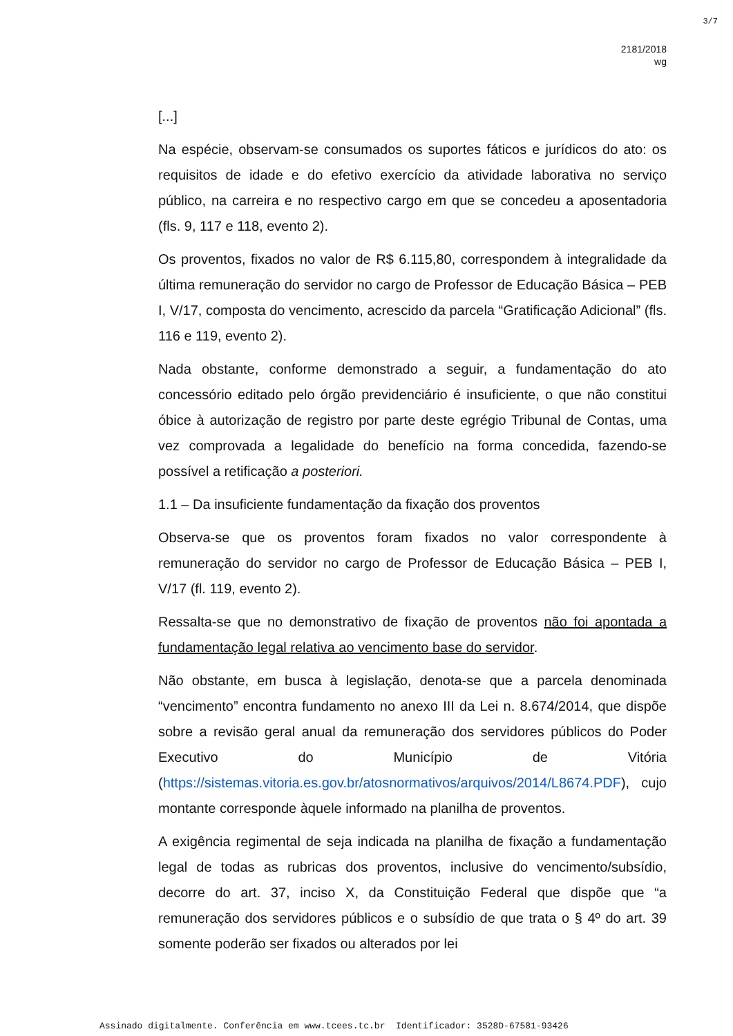3/7
2181/2018
wg
[...]
Na espécie, observam-se consumados os suportes fáticos e jurídicos do ato: os requisitos de idade e do efetivo exercício da atividade laborativa no serviço público, na carreira e no respectivo cargo em que se concedeu a aposentadoria (fls. 9, 117 e 118, evento 2).
Os proventos, fixados no valor de R$ 6.115,80, correspondem à integralidade da última remuneração do servidor no cargo de Professor de Educação Básica – PEB I, V/17, composta do vencimento, acrescido da parcela “Gratificação Adicional” (fls. 116 e 119, evento 2).
Nada obstante, conforme demonstrado a seguir, a fundamentação do ato concessório editado pelo órgão previdenciário é insuficiente, o que não constitui óbice à autorização de registro por parte deste egrégio Tribunal de Contas, uma vez comprovada a legalidade do benefício na forma concedida, fazendo-se possível a retificação a posteriori.
1.1 – Da insuficiente fundamentação da fixação dos proventos
Observa-se que os proventos foram fixados no valor correspondente à remuneração do servidor no cargo de Professor de Educação Básica – PEB I, V/17 (fl. 119, evento 2).
Ressalta-se que no demonstrativo de fixação de proventos não foi apontada a fundamentação legal relativa ao vencimento base do servidor.
Não obstante, em busca à legislação, denota-se que a parcela denominada “vencimento” encontra fundamento no anexo III da Lei n. 8.674/2014, que dispõe sobre a revisão geral anual da remuneração dos servidores públicos do Poder Executivo do Município de Vitória (https://sistemas.vitoria.es.gov.br/atosnormativos/arquivos/2014/L8674.PDF), cujo montante corresponde àquele informado na planilha de proventos.
A exigência regimental de seja indicada na planilha de fixação a fundamentação legal de todas as rubricas dos proventos, inclusive do vencimento/subsídio, decorre do art. 37, inciso X, da Constituição Federal que dispõe que “a remuneração dos servidores públicos e o subsídio de que trata o § 4º do art. 39 somente poderão ser fixados ou alterados por lei
Assinado digitalmente. Conferência em www.tcees.tc.br Identificador: 3528D-67581-93426